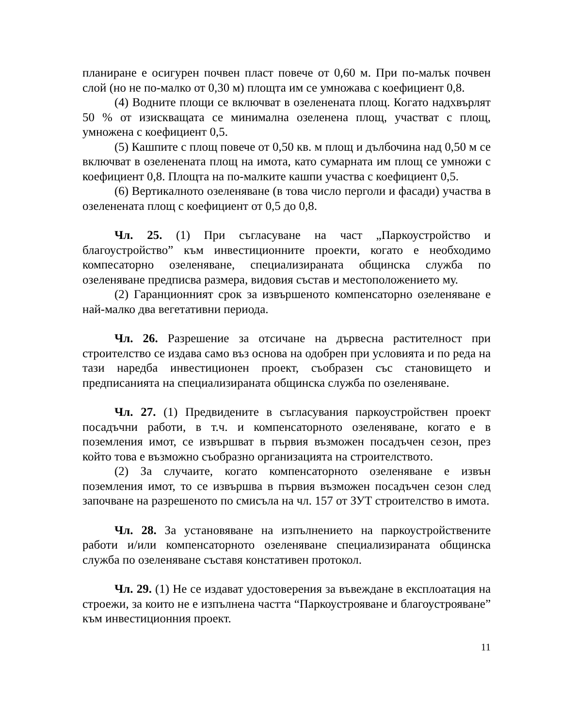планиране е осигурен почвен пласт повече от 0,60 м. При по-малък почвен слой (но не по-малко от 0,30 м) площта им се умножава с коефициент 0,8.
(4) Водните площи се включват в озеленената площ. Когато надхвърлят 50 % от изискващата се минимална озеленена площ, участват с площ, умножена с коефициент 0,5.
(5) Кашпите с площ повече от 0,50 кв. м площ и дълбочина над 0,50 м се включват в озеленената площ на имота, като сумарната им площ се умножи с коефициент 0,8. Площта на по-малките кашпи участва с коефициент 0,5.
(6) Вертикалното озеленяване (в това число перголи и фасади) участва в озеленената площ с коефициент от 0,5 до 0,8.
Чл. 25. (1) При съгласуване на част „Паркоустройство и благоустройство” към инвестиционните проекти, когато е необходимо компесаторно озеленяване, специализираната общинска служба по озеленяване предписва размера, видовия състав и местоположението му.
(2) Гаранционният срок за извършеното компенсаторно озеленяване е най-малко два вегетативни периода.
Чл. 26. Разрешение за отсичане на дървесна растителност при строителство се издава само въз основа на одобрен при условията и по реда на тази наредба инвестиционен проект, съобразен със становището и предписанията на специализираната общинска служба по озеленяване.
Чл. 27. (1) Предвидените в съгласувания паркоустройствен проект посадъчни работи, в т.ч. и компенсаторното озеленяване, когато е в поземления имот, се извършват в първия възможен посадъчен сезон, през който това е възможно съобразно организацията на строителството.
(2) За случаите, когато компенсаторното озеленяване е извън поземления имот, то се извършва в първия възможен посадъчен сезон след започване на разрешеното по смисъла на чл. 157 от ЗУТ строителство в имота.
Чл. 28. За установяване на изпълнението на паркоустройствените работи и/или компенсаторното озеленяване специализираната общинска служба по озеленяване съставя констативен протокол.
Чл. 29. (1) Не се издават удостоверения за въвеждане в експлоатация на строежи, за които не е изпълнена частта “Паркоустрояване и благоустрояване” към инвестиционния проект.
11